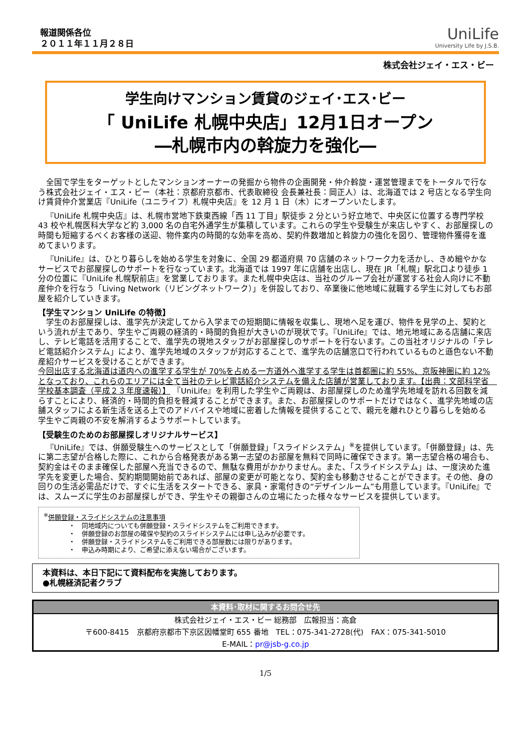報道関係各位
２０１１年１１月２８日
UniLife
University Life by J.S.B.
株式会社ジェイ・エス・ビー
学生向けマンション賃貸のジェイ･エス･ビー
「 UniLife 札幌中央店」12月1日オープン
―札幌市内の斡旋力を強化―
全国で学生をターゲットとしたマンションオーナーの発掘から物件の企画開発・仲介斡旋・運営管理までをトータルで行なう株式会社ジェイ・エス・ビー（本社：京都府京都市、代表取締役 会長兼社長：岡正人）は、北海道では 2 号店となる学生向け賃貸仲介営業店『UniLife（ユニライフ）札幌中央店』を 12 月 1 日（木）にオープンいたします。
『UniLife 札幌中央店』は、札幌市営地下鉄東西線「西 11 丁目」駅徒歩 2 分という好立地で、中央区に位置する専門学校 43 校や札幌医科大学など約 3,000 名の自宅外通学生が集積しています。これらの学生や受験生が来店しやすく、お部屋探しの時間も短縮するべくお客様の送迎、物件案内の時間的な効率を高め、契約件数増加と斡旋力の強化を図り、管理物件獲得を進めてまいります。
『UniLife』は、ひとり暮らしを始める学生を対象に、全国 29 都道府県 70 店舗のネットワーク力を活かし、きめ細やかなサービスでお部屋探しのサポートを行なっています。北海道では 1997 年に店舗を出店し、現在 JR「札幌」駅北口より徒歩 1 分の位置に『UniLife 札幌駅前店』を営業しております。また札幌中央店は、当社のグループ会社が運営する社会人向けに不動産仲介を行なう「Living Network（リビングネットワーク）」を併設しており、卒業後に他地域に就職する学生に対してもお部屋を紹介していきます。
【学生マンション UniLife の特徴】
学生のお部屋探しは、進学先が決定してから入学までの短期間に情報を収集し、現地へ足を運び、物件を見学の上、契約という流れが主であり、学生やご両親の経済的・時間的負担が大きいのが現状です。『UniLife』では、地元地域にある店舗に来店し、テレビ電話を活用することで、進学先の現地スタッフがお部屋探しのサポートを行ないます。この当社オリジナルの「テレビ電話紹介システム」により、進学先地域のスタッフが対応することで、進学先の店舗窓口で行われているものと遜色ない不動産紹介サービスを受けることができます。
今回出店する北海道は道内への進学する学生が 70%を占める一方道外へ進学する学生は首都圏に約 55%、京阪神圏に約 12%となっており、これらのエリアには全て当社のテレビ電話紹介システムを備えた店舗が営業しております。【出典：文部科学省　学校基本調査（平成２３年度速報）】 『UniLife』を利用した学生やご両親は、お部屋探しのため進学先地域を訪れる回数を減らすことにより、経済的・時間的負担を軽減することができます。また、お部屋探しのサポートだけではなく、進学先地域の店舗スタッフによる新生活を送る上でのアドバイスや地域に密着した情報を提供することで、親元を離れひとり暮らしを始める学生やご両親の不安を解消するようサポートしています。
【受験生のためのお部屋探しオリジナルサービス】
『UniLife』では、併願受験生へのサービスとして「併願登録」「スライドシステム」<sup>※</sup>を提供しています。「併願登録」は、先に第二志望が合格した際に、これから合格発表がある第一志望のお部屋を無料で同時に確保できます。第一志望合格の場合も、契約金はそのまま確保した部屋へ充当できるので、無駄な費用がかかりません。また、「スライドシステム」は、一度決めた進学先を変更した場合、契約期間開始前であれば、部屋の変更が可能となり、契約金も移動させることができます。その他、身の回りの生活必需品だけで、すぐに生活をスタートできる、家具・家電付きの“デザインルーム”も用意しています。『UniLife』では、スムーズに学生のお部屋探しができ、学生やその親御さんの立場にたった様々なサービスを提供しています。
<sup>※</sup>併願登録・スライドシステムの注意事項
・　同地域内についても併願登録・スライドシステムをご利用できます。
・　併願登録のお部屋の確保や契約のスライドシステムには申し込みが必要です。
・　併願登録・スライドシステムをご利用できる部屋数には限りがあります。
・　申込み時期により、ご希望に添えない場合がございます。
本資料は、本日下記にて資料配布を実施しております。
●札幌経済記者クラブ
本資料･取材に関するお問合せ先
株式会社ジェイ・エス・ビー 総務部　広報担当：高倉
〒600-8415　京都府京都市下京区因幡堂町 655 番地　TEL：075-341-2728(代)　FAX：075-341-5010
E-MAIL：pr@jsb-g.co.jp
1/5